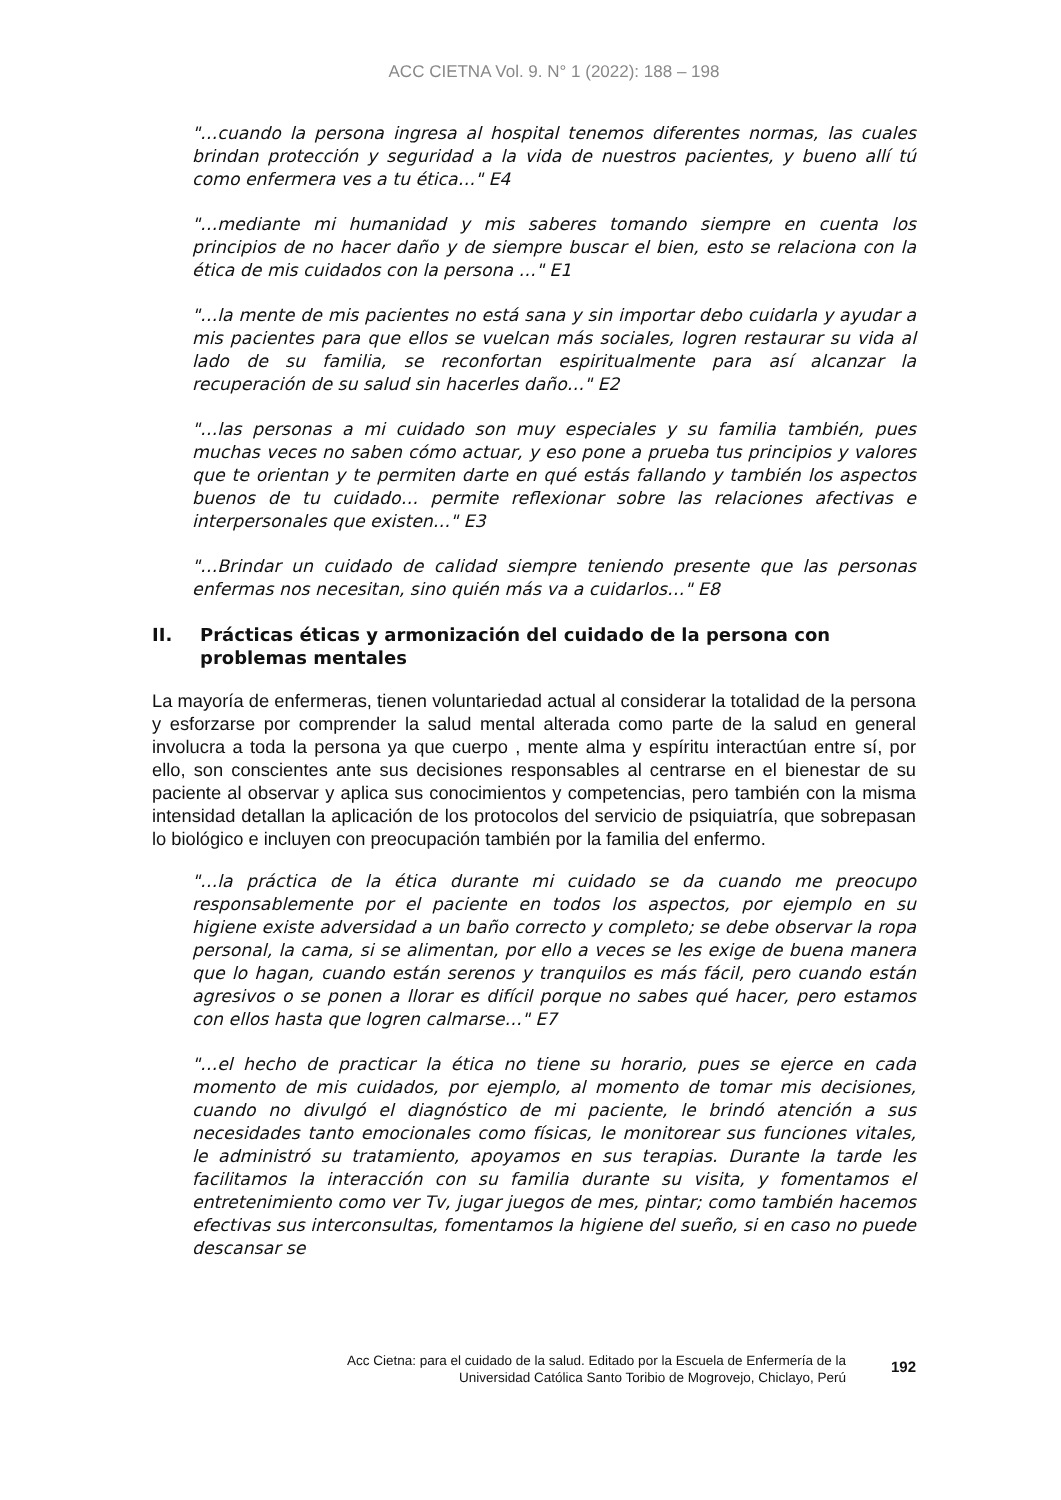ACC CIETNA Vol. 9. N° 1 (2022): 188 – 198
"…cuando la persona ingresa al hospital tenemos diferentes normas, las cuales brindan protección y seguridad a la vida de nuestros pacientes, y bueno allí tú como enfermera ves a tu ética…" E4
"…mediante mi humanidad y mis saberes tomando siempre en cuenta los principios de no hacer daño y de siempre buscar el bien, esto se relaciona con la ética de mis cuidados con la persona …" E1
"…la mente de mis pacientes no está sana y sin importar debo cuidarla y ayudar a mis pacientes para que ellos se vuelcan más sociales, logren restaurar su vida al lado de su familia, se reconfortan espiritualmente para así alcanzar la recuperación de su salud sin hacerles daño…" E2
"…las personas a mi cuidado son muy especiales y su familia también, pues muchas veces no saben cómo actuar, y eso pone a prueba tus principios y valores que te orientan y te permiten darte en qué estás fallando y también los aspectos buenos de tu cuidado… permite reflexionar sobre las relaciones afectivas e interpersonales que existen…" E3
"…Brindar un cuidado de calidad siempre teniendo presente que las personas enfermas nos necesitan, sino quién más va a cuidarlos…" E8
II. Prácticas éticas y armonización del cuidado de la persona con problemas mentales
La mayoría de enfermeras, tienen voluntariedad actual al considerar la totalidad de la persona y esforzarse por comprender la salud mental alterada como parte de la salud en general involucra a toda la persona ya que cuerpo , mente alma y espíritu interactúan entre sí, por ello, son conscientes ante sus decisiones responsables al centrarse en el bienestar de su paciente al observar y aplica sus conocimientos y competencias, pero también con la misma intensidad detallan la aplicación de los protocolos del servicio de psiquiatría, que sobrepasan lo biológico e incluyen con preocupación también por la familia del enfermo.
"…la práctica de la ética durante mi cuidado se da cuando me preocupo responsablemente por el paciente en todos los aspectos, por ejemplo en su higiene existe adversidad a un baño correcto y completo; se debe observar la ropa personal, la cama, si se alimentan, por ello a veces se les exige de buena manera que lo hagan, cuando están serenos y tranquilos es más fácil, pero cuando están agresivos o se ponen a llorar es difícil porque no sabes qué hacer, pero estamos con ellos hasta que logren calmarse…" E7
"…el hecho de practicar la ética no tiene su horario, pues se ejerce en cada momento de mis cuidados, por ejemplo, al momento de tomar mis decisiones, cuando no divulgó el diagnóstico de mi paciente, le brindó atención a sus necesidades tanto emocionales como físicas, le monitorear sus funciones vitales, le administró su tratamiento, apoyamos en sus terapias. Durante la tarde les facilitamos la interacción con su familia durante su visita, y fomentamos el entretenimiento como ver Tv, jugar juegos de mes, pintar; como también hacemos efectivas sus interconsultas, fomentamos la higiene del sueño, si en caso no puede descansar se
Acc Cietna: para el cuidado de la salud. Editado por la Escuela de Enfermería de la
Universidad Católica Santo Toribio de Mogrovejo, Chiclayo, Perú
192